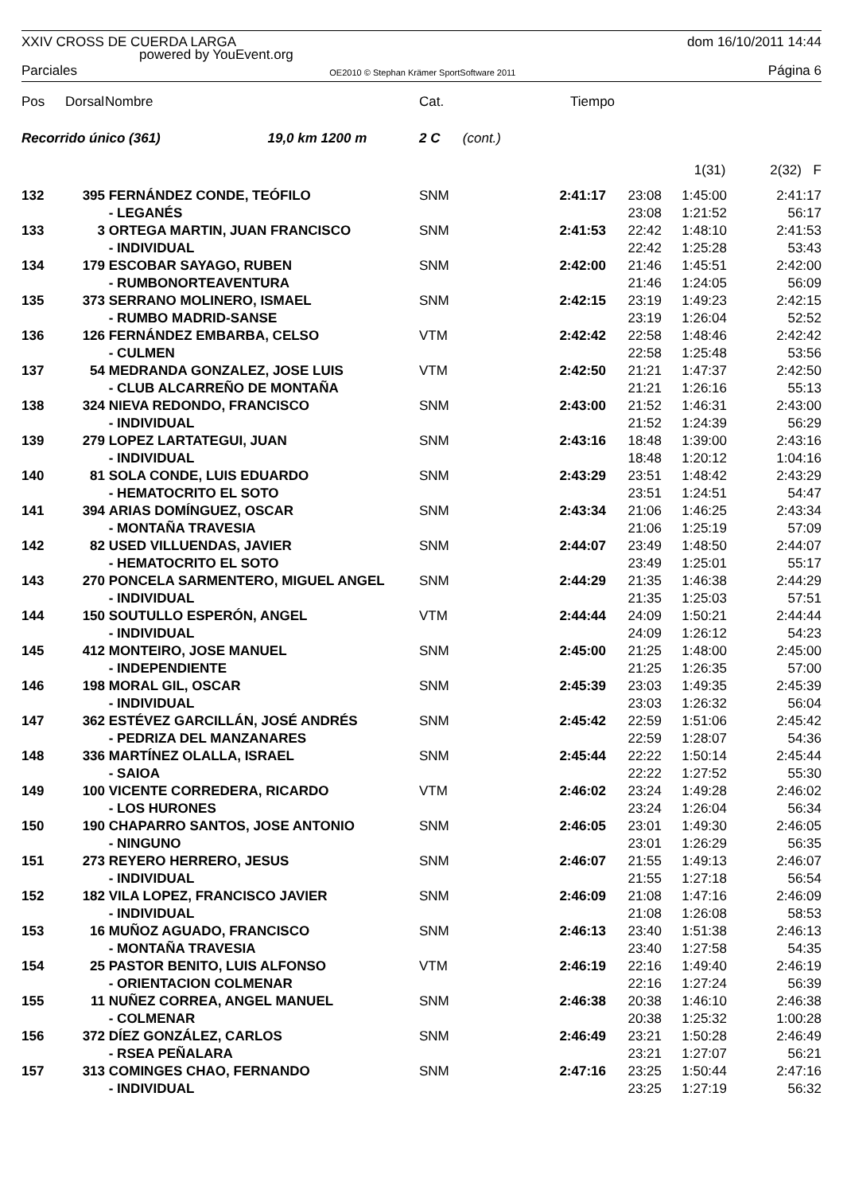XXIV CROSS DE CUERDA LARGA dom 16/10/2011 14:44
powered by YouEvent.org
Parciales OE2010 © Stephan Krämer SportSoftware 2011 Página 6
| Pos | Dorsal | Nombre | Cat. | Tiempo | | | |
| --- | --- | --- | --- | --- | --- | --- | --- |
| Recorrido único (361) 19,0 km 1200 m | | | 2 C (cont.) | | | | |
| | | | | | 1(31) | 2(32) | F |
| 132 | 395 | FERNÁNDEZ CONDE, TEÓFILO - LEGANÉS | SNM | 2:41:17 | 23:08 23:08 | 1:45:00 1:21:52 | 2:41:17 56:17 |
| 133 | 3 | ORTEGA MARTIN, JUAN FRANCISCO - INDIVIDUAL | SNM | 2:41:53 | 22:42 22:42 | 1:48:10 1:25:28 | 2:41:53 53:43 |
| 134 | 179 | ESCOBAR SAYAGO, RUBEN - RUMBONORTEAVENTURA | SNM | 2:42:00 | 21:46 21:46 | 1:45:51 1:24:05 | 2:42:00 56:09 |
| 135 | 373 | SERRANO MOLINERO, ISMAEL - RUMBO MADRID-SANSE | SNM | 2:42:15 | 23:19 23:19 | 1:49:23 1:26:04 | 2:42:15 52:52 |
| 136 | 126 | FERNÁNDEZ EMBARBA, CELSO - CULMEN | VTM | 2:42:42 | 22:58 22:58 | 1:48:46 1:25:48 | 2:42:42 53:56 |
| 137 | 54 | MEDRANDA GONZALEZ, JOSE LUIS - CLUB ALCARREÑO DE MONTAÑA | VTM | 2:42:50 | 21:21 21:21 | 1:47:37 1:26:16 | 2:42:50 55:13 |
| 138 | 324 | NIEVA REDONDO, FRANCISCO - INDIVIDUAL | SNM | 2:43:00 | 21:52 21:52 | 1:46:31 1:24:39 | 2:43:00 56:29 |
| 139 | 279 | LOPEZ LARTATEGUI, JUAN - INDIVIDUAL | SNM | 2:43:16 | 18:48 18:48 | 1:39:00 1:20:12 | 2:43:16 1:04:16 |
| 140 | 81 | SOLA CONDE, LUIS EDUARDO - HEMATOCRITO EL SOTO | SNM | 2:43:29 | 23:51 23:51 | 1:48:42 1:24:51 | 2:43:29 54:47 |
| 141 | 394 | ARIAS DOMÍNGUEZ, OSCAR - MONTAÑA TRAVESIA | SNM | 2:43:34 | 21:06 21:06 | 1:46:25 1:25:19 | 2:43:34 57:09 |
| 142 | 82 | USED VILLUENDAS, JAVIER - HEMATOCRITO EL SOTO | SNM | 2:44:07 | 23:49 23:49 | 1:48:50 1:25:01 | 2:44:07 55:17 |
| 143 | 270 | PONCELA SARMENTERO, MIGUEL ANGEL - INDIVIDUAL | SNM | 2:44:29 | 21:35 21:35 | 1:46:38 1:25:03 | 2:44:29 57:51 |
| 144 | 150 | SOUTULLO ESPERÓN, ANGEL - INDIVIDUAL | VTM | 2:44:44 | 24:09 24:09 | 1:50:21 1:26:12 | 2:44:44 54:23 |
| 145 | 412 | MONTEIRO, JOSE MANUEL - INDEPENDIENTE | SNM | 2:45:00 | 21:25 21:25 | 1:48:00 1:26:35 | 2:45:00 57:00 |
| 146 | 198 | MORAL GIL, OSCAR - INDIVIDUAL | SNM | 2:45:39 | 23:03 23:03 | 1:49:35 1:26:32 | 2:45:39 56:04 |
| 147 | 362 | ESTÉVEZ GARCILLÁN, JOSÉ ANDRÉS - PEDRIZA DEL MANZANARES | SNM | 2:45:42 | 22:59 22:59 | 1:51:06 1:28:07 | 2:45:42 54:36 |
| 148 | 336 | MARTÍNEZ OLALLA, ISRAEL - SAIOA | SNM | 2:45:44 | 22:22 22:22 | 1:50:14 1:27:52 | 2:45:44 55:30 |
| 149 | 100 | VICENTE CORREDERA, RICARDO - LOS HURONES | VTM | 2:46:02 | 23:24 23:24 | 1:49:28 1:26:04 | 2:46:02 56:34 |
| 150 | 190 | CHAPARRO SANTOS, JOSE ANTONIO - NINGUNO | SNM | 2:46:05 | 23:01 23:01 | 1:49:30 1:26:29 | 2:46:05 56:35 |
| 151 | 273 | REYERO HERRERO, JESUS - INDIVIDUAL | SNM | 2:46:07 | 21:55 21:55 | 1:49:13 1:27:18 | 2:46:07 56:54 |
| 152 | 182 | VILA LOPEZ, FRANCISCO JAVIER - INDIVIDUAL | SNM | 2:46:09 | 21:08 21:08 | 1:47:16 1:26:08 | 2:46:09 58:53 |
| 153 | 16 | MUÑOZ AGUADO, FRANCISCO - MONTAÑA TRAVESIA | SNM | 2:46:13 | 23:40 23:40 | 1:51:38 1:27:58 | 2:46:13 54:35 |
| 154 | 25 | PASTOR BENITO, LUIS ALFONSO - ORIENTACION COLMENAR | VTM | 2:46:19 | 22:16 22:16 | 1:49:40 1:27:24 | 2:46:19 56:39 |
| 155 | 11 | NUÑEZ CORREA, ANGEL MANUEL - COLMENAR | SNM | 2:46:38 | 20:38 20:38 | 1:46:10 1:25:32 | 2:46:38 1:00:28 |
| 156 | 372 | DÍEZ GONZÁLEZ, CARLOS - RSEA PEÑALARA | SNM | 2:46:49 | 23:21 23:21 | 1:50:28 1:27:07 | 2:46:49 56:21 |
| 157 | 313 | COMINGES CHAO, FERNANDO - INDIVIDUAL | SNM | 2:47:16 | 23:25 23:25 | 1:50:44 1:27:19 | 2:47:16 56:32 |